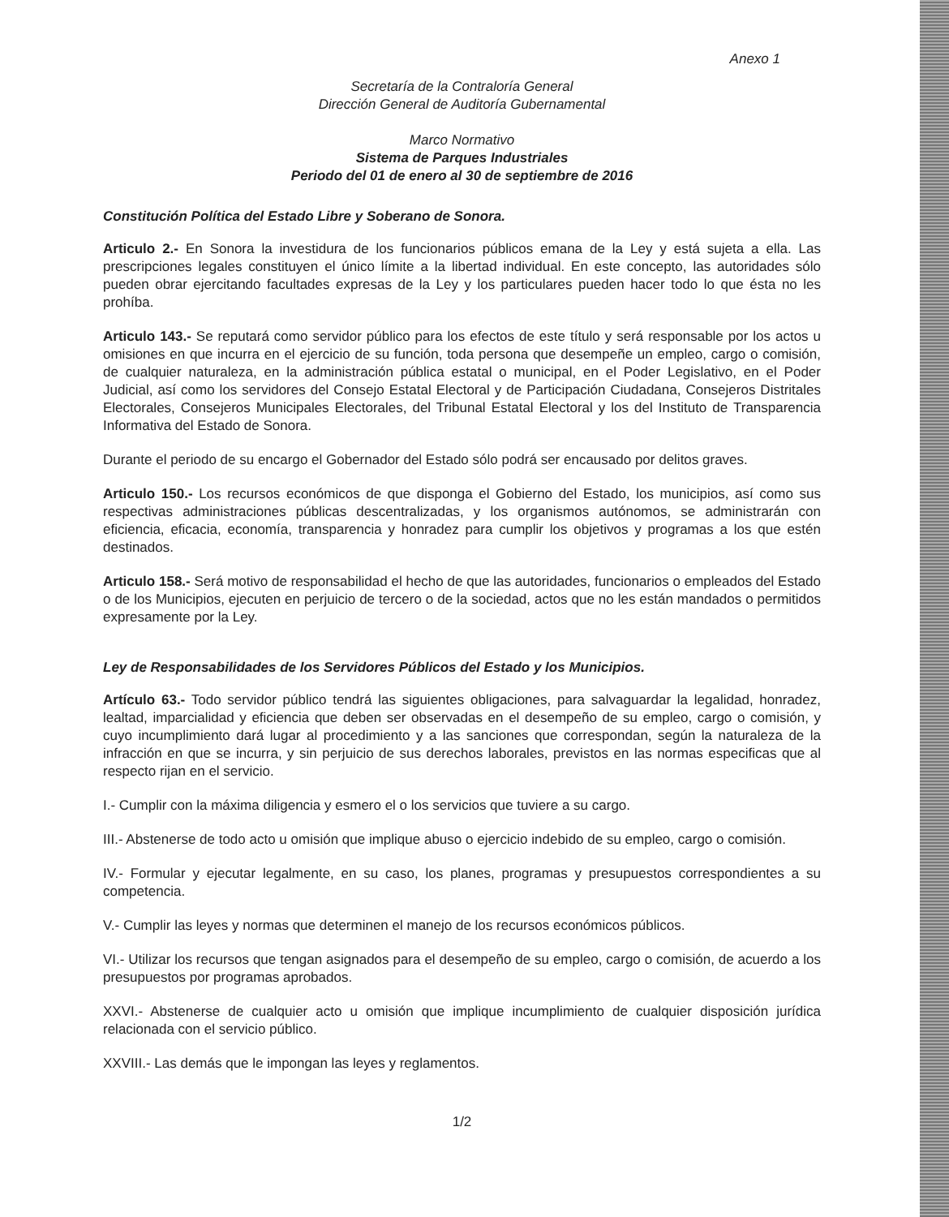Anexo 1
Secretaría de la Contraloría General
Dirección General de Auditoría Gubernamental
Marco Normativo
Sistema de Parques Industriales
Periodo del 01 de enero al 30 de septiembre de 2016
Constitución Política del Estado Libre y Soberano de Sonora.
Articulo 2.- En Sonora la investidura de los funcionarios públicos emana de la Ley y está sujeta a ella. Las prescripciones legales constituyen el único límite a la libertad individual. En este concepto, las autoridades sólo pueden obrar ejercitando facultades expresas de la Ley y los particulares pueden hacer todo lo que ésta no les prohíba.
Articulo 143.- Se reputará como servidor público para los efectos de este título y será responsable por los actos u omisiones en que incurra en el ejercicio de su función, toda persona que desempeñe un empleo, cargo o comisión, de cualquier naturaleza, en la administración pública estatal o municipal, en el Poder Legislativo, en el Poder Judicial, así como los servidores del Consejo Estatal Electoral y de Participación Ciudadana, Consejeros Distritales Electorales, Consejeros Municipales Electorales, del Tribunal Estatal Electoral y los del Instituto de Transparencia Informativa del Estado de Sonora.
Durante el periodo de su encargo el Gobernador del Estado sólo podrá ser encausado por delitos graves.
Articulo 150.- Los recursos económicos de que disponga el Gobierno del Estado, los municipios, así como sus respectivas administraciones públicas descentralizadas, y los organismos autónomos, se administrarán con eficiencia, eficacia, economía, transparencia y honradez para cumplir los objetivos y programas a los que estén destinados.
Articulo 158.- Será motivo de responsabilidad el hecho de que las autoridades, funcionarios o empleados del Estado o de los Municipios, ejecuten en perjuicio de tercero o de la sociedad, actos que no les están mandados o permitidos expresamente por la Ley.
Ley de Responsabilidades de los Servidores Públicos del Estado y los Municipios.
Artículo 63.- Todo servidor público tendrá las siguientes obligaciones, para salvaguardar la legalidad, honradez, lealtad, imparcialidad y eficiencia que deben ser observadas en el desempeño de su empleo, cargo o comisión, y cuyo incumplimiento dará lugar al procedimiento y a las sanciones que correspondan, según la naturaleza de la infracción en que se incurra, y sin perjuicio de sus derechos laborales, previstos en las normas especificas que al respecto rijan en el servicio.
I.- Cumplir con la máxima diligencia y esmero el o los servicios que tuviere a su cargo.
III.- Abstenerse de todo acto u omisión que implique abuso o ejercicio indebido de su empleo, cargo o comisión.
IV.- Formular y ejecutar legalmente, en su caso, los planes, programas y presupuestos correspondientes a su competencia.
V.- Cumplir las leyes y normas que determinen el manejo de los recursos económicos públicos.
VI.- Utilizar los recursos que tengan asignados para el desempeño de su empleo, cargo o comisión, de acuerdo a los presupuestos por programas aprobados.
XXVI.- Abstenerse de cualquier acto u omisión que implique incumplimiento de cualquier disposición jurídica relacionada con el servicio público.
XXVIII.- Las demás que le impongan las leyes y reglamentos.
1/2